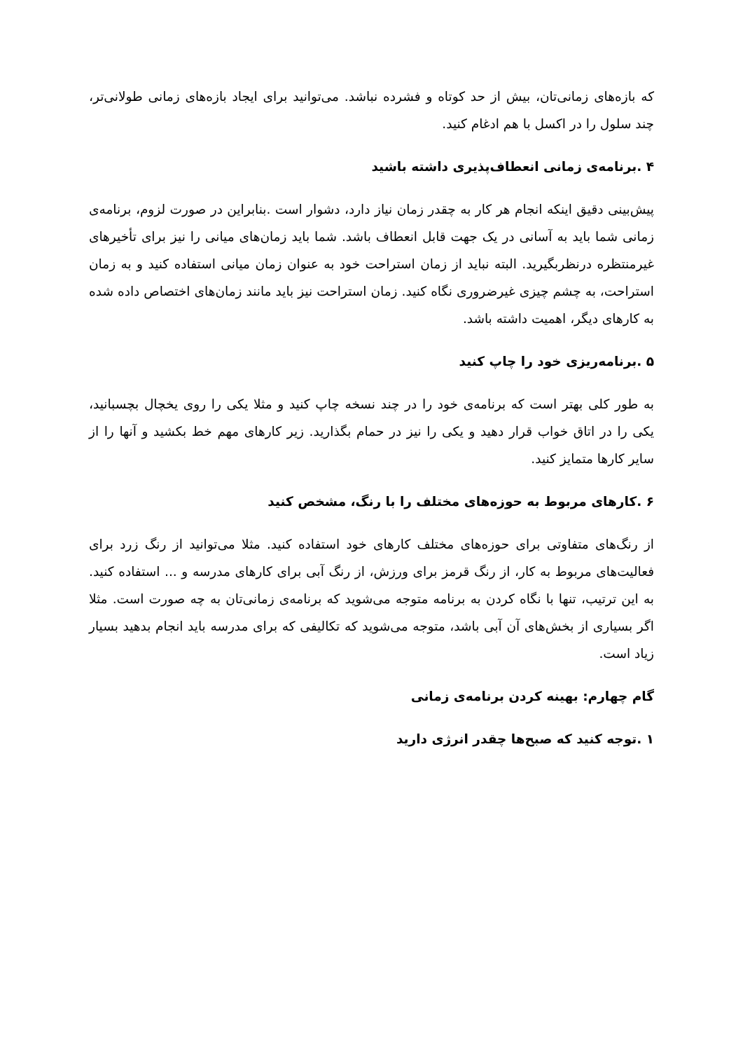که بازه‌های زمانی‌تان، بیش از حد کوتاه و فشرده نباشد. می‌توانید برای ایجاد بازه‌های زمانی طولانی‌تر، چند سلول را در اکسل با هم ادغام کنید.
۴ .برنامه‌ی زمانی انعطاف‌پذیری داشته باشید
پیش‌بینی دقیق اینکه انجام هر کار به چقدر زمان نیاز دارد، دشوار است .بنابراین در صورت لزوم، برنامه‌ی زمانی شما باید به آسانی در یک جهت قابل انعطاف باشد. شما باید زمان‌های میانی را نیز برای تأخیرهای غیرمنتظره درنظربگیرید. البته نباید از زمان استراحت خود به عنوان زمان میانی استفاده کنید و به زمان استراحت، به چشم چیزی غیرضروری نگاه کنید. زمان استراحت نیز باید مانند زمان‌های اختصاص داده شده به کارهای دیگر، اهمیت داشته باشد.
۵ .برنامه‌ریزی خود را چاپ کنید
به طور کلی بهتر است که برنامه‌ی خود را در چند نسخه چاپ کنید و مثلا یکی را روی یخچال بچسبانید، یکی را در اتاق خواب قرار دهید و یکی را نیز در حمام بگذارید. زیر کارهای مهم خط بکشید و آنها را از سایر کارها متمایز کنید.
۶ .کارهای مربوط به حوزه‌های مختلف را با رنگ، مشخص کنید
از رنگ‌های متفاوتی برای حوزه‌های مختلف کارهای خود استفاده کنید. مثلا می‌توانید از رنگ زرد برای فعالیت‌های مربوط به کار، از رنگ قرمز برای ورزش، از رنگ آبی برای کارهای مدرسه و ... استفاده کنید. به این ترتیب، تنها با نگاه کردن به برنامه متوجه می‌شوید که برنامه‌ی زمانی‌تان به چه صورت است. مثلا اگر بسیاری از بخش‌های آن آبی باشد، متوجه می‌شوید که تکالیفی که برای مدرسه باید انجام بدهید بسیار زیاد است.
گام چهارم: بهینه کردن برنامه‌ی زمانی
۱ .توجه کنید که صبح‌ها چقدر انرژی دارید